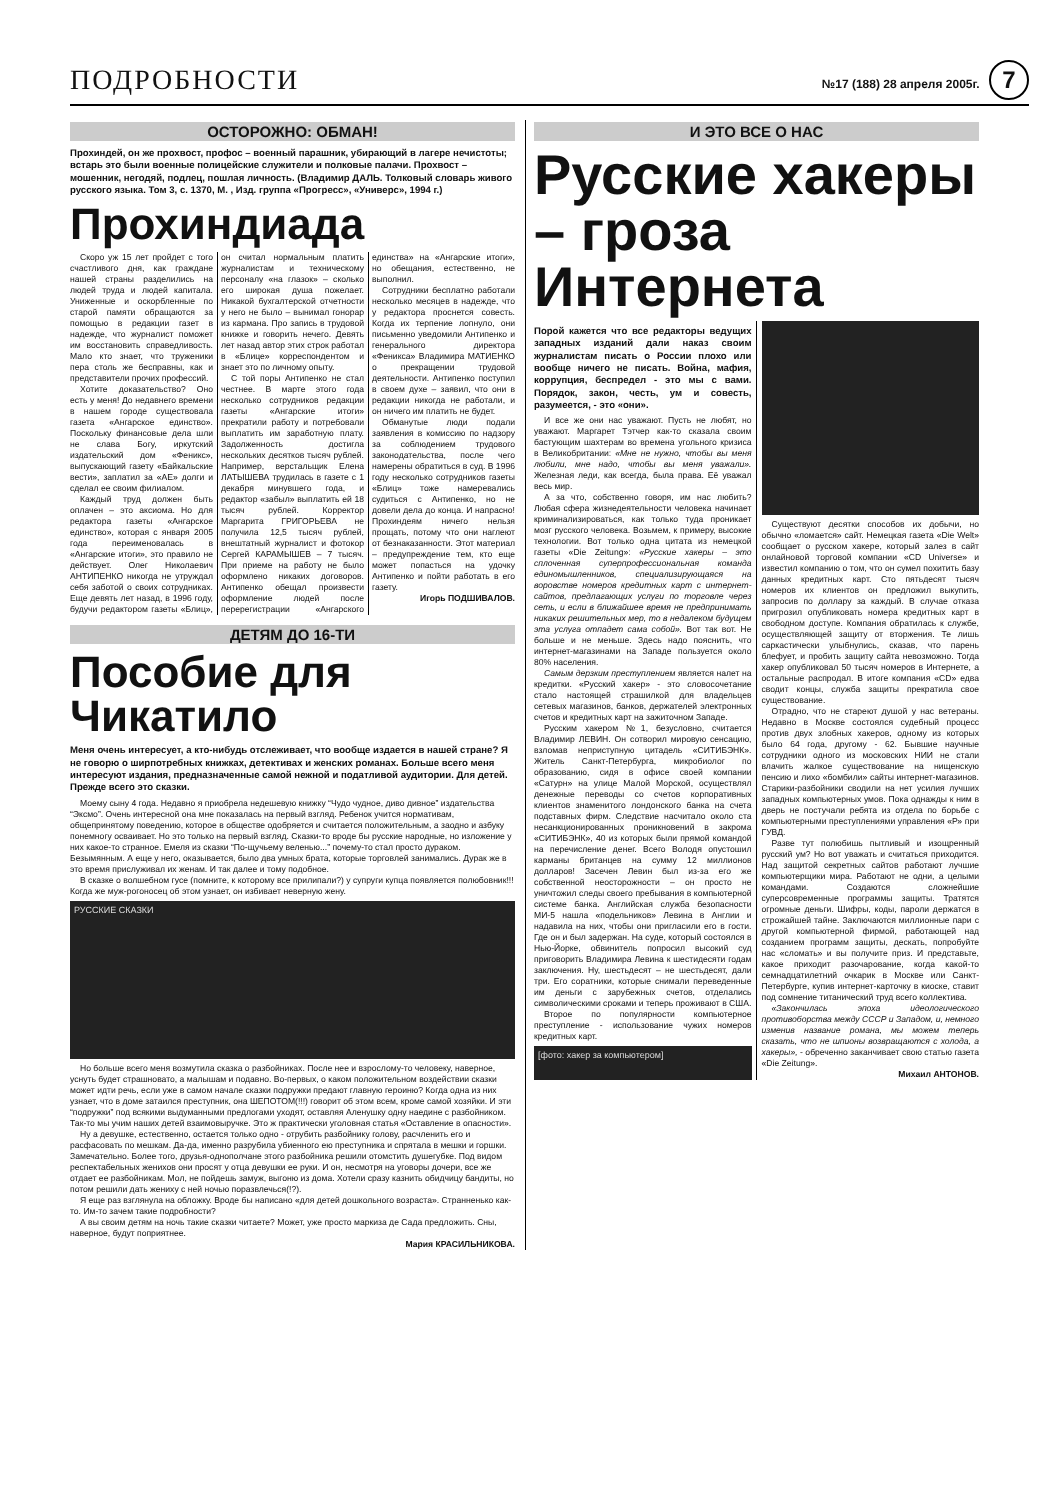ПОДРОБНОСТИ
№17 (188) 28 апреля 2005г. 7
ОСТОРОЖНО: ОБМАН!
Прохиндей, он же прохвост, профос – военный парашник, убирающий в лагере нечистоты; встарь это были военные полицейские служители и полковые палачи. Прохвост – мошенник, негодяй, подлец, пошлая личность. (Владимир ДАЛЬ. Толковый словарь живого русского языка. Том 3, с. 1370, М. , Изд. группа «Прогресс», «Универс», 1994 г.)
Прохиндиада
Скоро уж 15 лет пройдет с того счастливого дня, как граждане нашей страны разделились на людей труда и людей капитала. Униженные и оскорбленные по старой памяти обращаются за помощью в редакции газет в надежде, что журналист поможет им восстановить справедливость. Мало кто знает, что труженики пера столь же бесправны, как и представители прочих профессий.
Хотите доказательство? Оно есть у меня! До недавнего времени в нашем городе существовала газета «Ангарское единство». Поскольку финансовые дела шли не слава Богу, иркутский издательский дом «Феникс», выпускающий газету «Байкальские вести», заплатил за «АЕ» долги и сделал ее своим филиалом.
Каждый труд должен быть оплачен – это аксиома. Но для редактора газеты «Ангарское единство», которая с января 2005 года переименовалась в «Ангарские итоги», это правило не действует. Олег Николаевич АНТИПЕНКО никогда не утруждал себя заботой о своих сотрудниках. Еще девять лет назад, в 1996 году, будучи редактором газеты «Блиц», он считал нормальным платить журналистам и техническому персоналу «на глазок» – сколько его широкая душа пожелает. Никакой бухгалтерской отчетности у него не было – вынимал гонорар из кармана. Про запись в трудовой книжке и говорить нечего. Девять лет назад автор этих строк работал в «Блице» корреспондентом и знает это по личному опыту.
С той поры Антипенко не стал честнее. В марте этого года несколько сотрудников редакции газеты «Ангарские итоги» прекратили работу и потребовали выплатить им заработную плату. Задолженность достигла нескольких десятков тысяч рублей. Например, верстальщик Елена ЛАТЫШЕВА трудилась в газете с 1 декабря минувшего года, и редактор «забыл» выплатить ей 18 тысяч рублей. Корректор Маргарита ГРИГОРЬЕВА не получила 12,5 тысяч рублей, внештатный журналист и фотокор Сергей КАРАМЫШЕВ – 7 тысяч. При приеме на работу не было оформлено никаких договоров. Антипенко обещал произвести оформление людей после перерегистрации «Ангарского единства» на «Ангарские итоги», но обещания, естественно, не выполнил.
Сотрудники бесплатно работали несколько месяцев в надежде, что у редактора проснется совесть. Когда их терпение лопнуло, они письменно уведомили Антипенко и генерального директора «Феникса» Владимира МАТИЕНКО о прекращении трудовой деятельности. Антипенко поступил в своем духе – заявил, что они в редакции никогда не работали, и он ничего им платить не будет.
Обманутые люди подали заявления в комиссию по надзору за соблюдением трудового законодательства, после чего намерены обратиться в суд. В 1996 году несколько сотрудников газеты «Блиц» тоже намеревались судиться с Антипенко, но не довели дела до конца. И напрасно! Прохиндеям ничего нельзя прощать, потому что они наглеют от безнаказанности. Этот материал – предупреждение тем, кто еще может попасться на удочку Антипенко и пойти работать в его газету.
Игорь ПОДШИВАЛОВ.
ДЕТЯМ ДО 16-ТИ
Пособие для Чикатило
Меня очень интересует, а кто-нибудь отслеживает, что вообще издается в нашей стране? Я не говорю о ширпотребных книжках, детективах и женских романах. Больше всего меня интересуют издания, предназначенные самой нежной и податливой аудитории. Для детей. Прежде всего это сказки.
Моему сыну 4 года. Недавно я приобрела недешевую книжку “Чудо чудное, диво дивное” издательства “Эксмо”. Очень интересной она мне показалась на первый взгляд. Ребенок учится нормативам, общепринятому поведению, которое в обществе одобряется и считается положительным, а заодно и азбуку понемногу осваивает. Но это только на первый взгляд. Сказки-то вроде бы русские народные, но изложение у них какое-то странное. Емеля из сказки “По-щучьему веленью...” почему-то стал просто дураком. Безымянным. А еще у него, оказывается, было два умных брата, которые торговлей занимались. Дурак же в это время прислуживал их женам. И так далее и тому подобное.
В сказке о волшебном гусе (помните, к которому все прилипали?) у супруги купца появляется полюбовник!!! Когда же муж-рогоносец об этом узнает, он избивает неверную жену.
РУССКИЕ СКАЗКИ
Но больше всего меня возмутила сказка о разбойниках. После нее и взрослому-то человеку, наверное, уснуть будет страшновато, а малышам и подавно. Во-первых, о каком положительном воздействии сказки может идти речь, если уже в самом начале сказки подружки предают главную героиню? Когда одна из них узнает, что в доме затаился преступник, она ШЕПОТОМ(!!!) говорит об этом всем, кроме самой хозяйки. И эти “подружки” под всякими выдуманными предлогами уходят, оставляя Аленушку одну наедине с разбойником. Так-то мы учим наших детей взаимовыручке. Это ж практически уголовная статья «Оставление в опасности».
Ну а девушке, естественно, остается только одно - отрубить разбойнику голову, расчленить его и расфасовать по мешкам. Да-да, именно разрубила убиенного ею преступника и спрятала в мешки и горшки. Замечательно. Более того, друзья-однополчане этого разбойника решили отомстить душегубке. Под видом респектабельных женихов они просят у отца девушки ее руки. И он, несмотря на уговоры дочери, все же отдает ее разбойникам. Мол, не пойдешь замуж, выгоню из дома. Хотели сразу казнить обидчицу бандиты, но потом решили дать жениху с ней ночью поразвлечься(!?).
Я еще раз взглянула на обложку. Вроде бы написано «для детей дошкольного возраста». Странненько как-то. Им-то зачем такие подробности?
А вы своим детям на ночь такие сказки читаете? Может, уже просто маркиза де Сада предложить. Сны, наверное, будут поприятнее.
Мария КРАСИЛЬНИКОВА.
И ЭТО ВСЕ О НАС
Русские хакеры – гроза Интернета
Порой кажется что все редакторы ведущих западных изданий дали наказ своим журналистам писать о России плохо или вообще ничего не писать. Война, мафия, коррупция, беспредел - это мы с вами. Порядок, закон, честь, ум и совесть, разумеется, - это «они».
И все же они нас уважают. Пусть не любят, но уважают. Маргарет Тэтчер как-то сказала своим бастующим шахтерам во времена угольного кризиса в Великобритании: «Мне не нужно, чтобы вы меня любили, мне надо, чтобы вы меня уважали». Железная леди, как всегда, была права. Её уважал весь мир.
А за что, собственно говоря, им нас любить? Любая сфера жизнедеятельности человека начинает криминализироваться, как только туда проникает мозг русского человека. Возьмем, к примеру, высокие технологии. Вот только одна цитата из немецкой газеты «Die Zeitung»: «Русские хакеры – это сплоченная суперпрофессиональная команда единомышленников, специализирующаяся на воровстве номеров кредитных карт с интернет-сайтов, предлагающих услуги по торговле через сеть, и если в ближайшее время не предпринимать никаких решительных мер, то в недалеком будущем эта услуга отпадет сама собой». Вот так вот. Не больше и не меньше. Здесь надо пояснить, что интернет-магазинами на Западе пользуется около 80% населения.
Самым дерзким преступлением является налет на кредитки. «Русский хакер» - это словосочетание стало настоящей страшилкой для владельцев сетевых магазинов, банков, держателей электронных счетов и кредитных карт на зажиточном Западе.
Русским хакером №1, безусловно, считается Владимир ЛЕВИН. Он сотворил мировую сенсацию, взломав неприступную цитадель «СИТИБЭНК». Житель Санкт-Петербурга, микробиолог по образованию, сидя в офисе своей компании «Сатурн» на улице Малой Морской, осуществлял денежные переводы со счетов корпоративных клиентов знаменитого лондонского банка на счета подставных фирм. Следствие насчитало около ста несанкционированных проникновений в закрома «СИТИБЭНК», 40 из которых были прямой командой на перечисление денег. Всего Володя опустошил карманы британцев на сумму 12 миллионов долларов! Засечен Левин был из-за его же собственной неосторожности – он просто не уничтожил следы своего пребывания в компьютерной системе банка. Английская служба безопасности МИ-5 нашла «подельников» Левина в Англии и надавила на них, чтобы они пригласили его в гости. Где он и был задержан. На суде, который состоялся в Нью-Йорке, обвинитель попросил высокий суд приговорить Владимира Левина к шестидесяти годам заключения. Ну, шестьдесят – не шестьдесят, дали три. Его соратники, которые снимали переведенные им деньги с зарубежных счетов, отделались символическими сроками и теперь проживают в США.
Второе по популярности компьютерное преступление - использование чужих номеров кредитных карт.
[фото: хакер за компьютером]
Существуют десятки способов их добычи, но обычно «ломается» сайт. Немецкая газета «Die Welt» сообщает о русском хакере, который залез в сайт онлайновой торговой компании «CD Universe» и известил компанию о том, что он сумел похитить базу данных кредитных карт. Сто пятьдесят тысяч номеров их клиентов он предложил выкупить, запросив по доллару за каждый. В случае отказа пригрозил опубликовать номера кредитных карт в свободном доступе. Компания обратилась к службе, осуществляющей защиту от вторжения. Те лишь саркастически улыбнулись, сказав, что парень блефует, и пробить защиту сайта невозможно. Тогда хакер опубликовал 50 тысяч номеров в Интернете, а остальные распродал. В итоге компания «CD» едва сводит концы, служба защиты прекратила свое существование.
Отрадно, что не стареют душой у нас ветераны. Недавно в Москве состоялся судебный процесс против двух злобных хакеров, одному из которых было 64 года, другому - 62. Бывшие научные сотрудники одного из московских НИИ не стали влачить жалкое существование на нищенскую пенсию и лихо «бомбили» сайты интернет-магазинов. Старики-разбойники сводили на нет усилия лучших западных компьютерных умов. Пока однажды к ним в дверь не постучали ребята из отдела по борьбе с компьютерными преступлениями управления «Р» при ГУВД.
Разве тут полюбишь пытливый и изощренный русский ум? Но вот уважать и считаться приходится. Над защитой секретных сайтов работают лучшие компьютерщики мира. Работают не одни, а целыми командами. Создаются сложнейшие суперсовременные программы защиты. Тратятся огромные деньги. Шифры, коды, пароли держатся в строжайшей тайне. Заключаются миллионные пари с другой компьютерной фирмой, работающей над созданием программ защиты, дескать, попробуйте нас «сломать» и вы получите приз. И представьте, какое приходит разочарование, когда какой-то семнадцатилетний очкарик в Москве или Санкт-Петербурге, купив интернет-карточку в киоске, ставит под сомнение титанический труд всего коллектива.
«Закончилась эпоха идеологического противоборства между СССР и Западом, и, немного изменив название романа, мы можем теперь сказать, что не шпионы возвращаются с холода, а хакеры», - обреченно заканчивает свою статью газета «Die Zeitung».
Михаил АНТОНОВ.